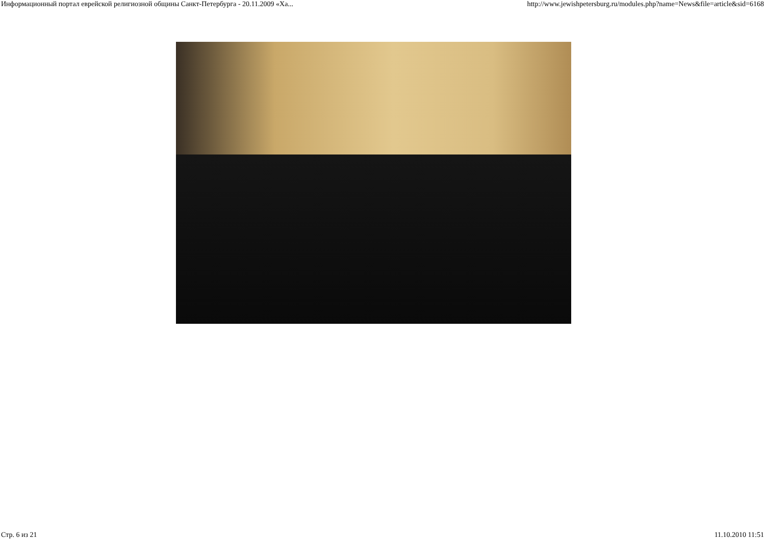Информационный портал еврейской религиозной общины Санкт-Петербурга - 20.11.2009 «Ха... http://www.jewishpetersburg.ru/modules.php?name=News&file=article&sid=6168
Стр. 6 из 21 11.10.2010 11:51